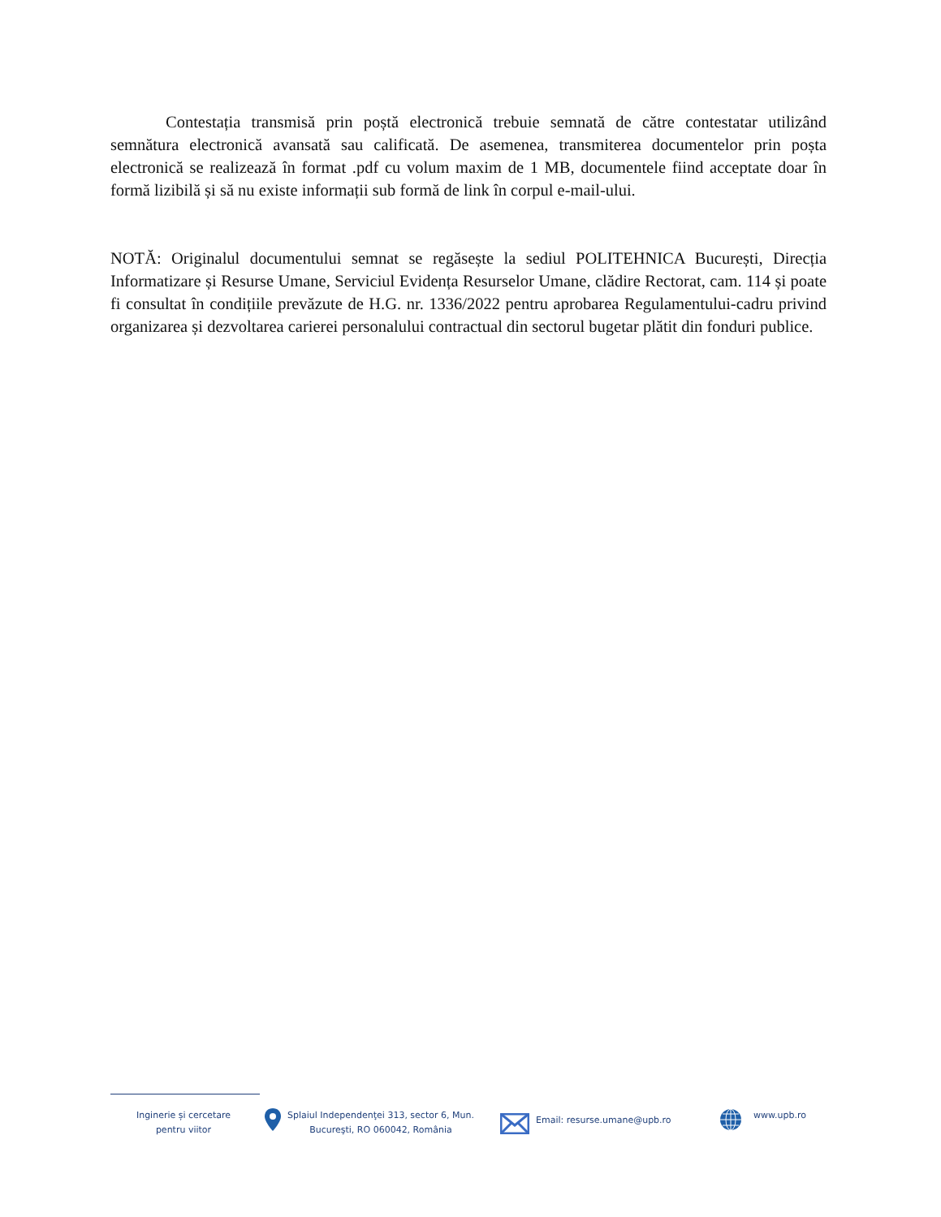Contestația transmisă prin poștă electronică trebuie semnată de către contestatar utilizând semnătura electronică avansată sau calificată. De asemenea, transmiterea documentelor prin poșta electronică se realizează în format .pdf cu volum maxim de 1 MB, documentele fiind acceptate doar în formă lizibilă și să nu existe informații sub formă de link în corpul e-mail-ului.
NOTĂ: Originalul documentului semnat se regăsește la sediul POLITEHNICA București, Direcția Informatizare și Resurse Umane, Serviciul Evidența Resurselor Umane, clădire Rectorat, cam. 114 și poate fi consultat în condițiile prevăzute de H.G. nr. 1336/2022 pentru aprobarea Regulamentului-cadru privind organizarea și dezvoltarea carierei personalului contractual din sectorul bugetar plătit din fonduri publice.
Inginerie și cercetare
pentru viitor
Splaiul Independenţei 313, sector 6, Mun.
Bucureşti, RO 060042, România
Email: resurse.umane@upb.ro
www.upb.ro